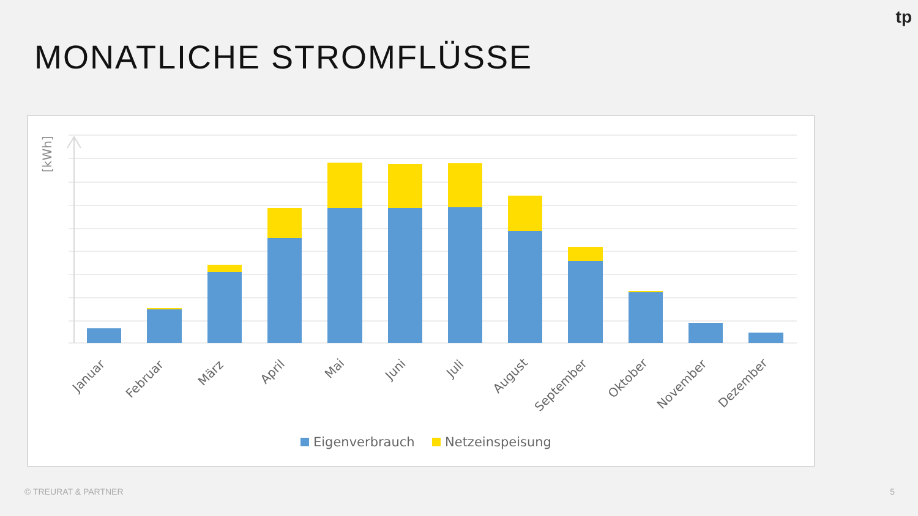tp
MONATLICHE STROMFLÜSSE
[kWh]
Januar
Februar
März
April
Mai
Juni
Juli
August
September
Oktober
November
Dezember
Eigenverbrauch
Netzeinspeisung
© TREURAT & PARTNER 5